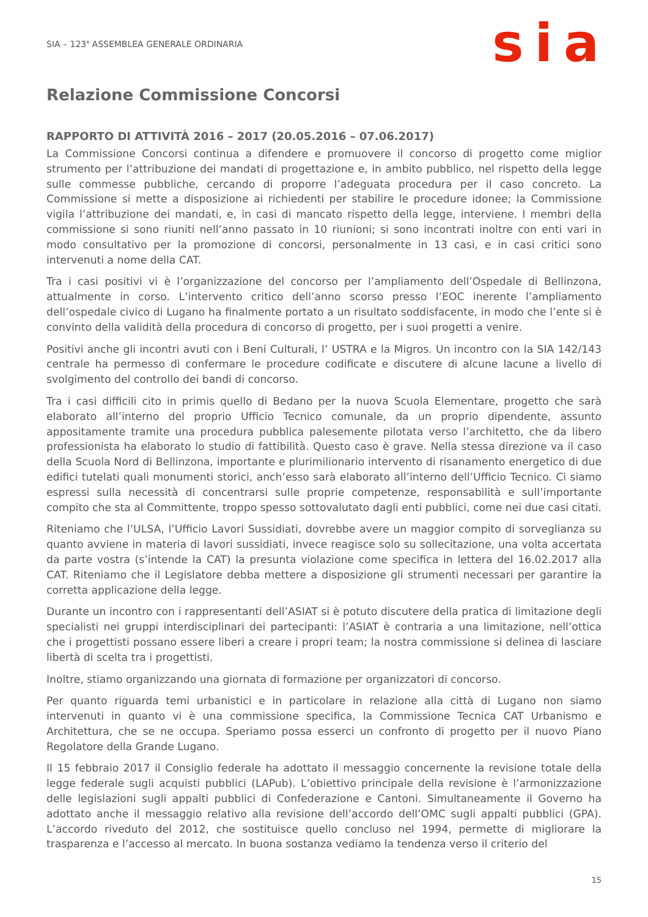SIA – 123<sup>a</sup> ASSEMBLEA GENERALE ORDINARIA
sia
Relazione Commissione Concorsi
RAPPORTO DI ATTIVITÀ 2016 – 2017 (20.05.2016 – 07.06.2017)
La Commissione Concorsi continua a difendere e promuovere il concorso di progetto come miglior strumento per l’attribuzione dei mandati di progettazione e, in ambito pubblico, nel rispetto della legge sulle commesse pubbliche, cercando di proporre l’adeguata procedura per il caso concreto. La Commissione si mette a disposizione ai richiedenti per stabilire le procedure idonee; la Commissione vigila l’attribuzione dei mandati, e, in casi di mancato rispetto della legge, interviene. I membri della commissione si sono riuniti nell’anno passato in 10 riunioni; si sono incontrati inoltre con enti vari in modo consultativo per la promozione di concorsi, personalmente in 13 casi, e in casi critici sono intervenuti a nome della CAT.
Tra i casi positivi vi è l’organizzazione del concorso per l’ampliamento dell’Ospedale di Bellinzona, attualmente in corso. L’intervento critico dell’anno scorso presso l’EOC inerente l’ampliamento dell’ospedale civico di Lugano ha finalmente portato a un risultato soddisfacente, in modo che l’ente si è convinto della validità della procedura di concorso di progetto, per i suoi progetti a venire.
Positivi anche gli incontri avuti con i Beni Culturali, l’ USTRA e la Migros. Un incontro con la SIA 142/143 centrale ha permesso di confermare le procedure codificate e discutere di alcune lacune a livello di svolgimento del controllo dei bandi di concorso.
Tra i casi difficili cito in primis quello di Bedano per la nuova Scuola Elementare, progetto che sarà elaborato all’interno del proprio Ufficio Tecnico comunale, da un proprio dipendente, assunto appositamente tramite una procedura pubblica palesemente pilotata verso l’architetto, che da libero professionista ha elaborato lo studio di fattibilità. Questo caso è grave. Nella stessa direzione va il caso della Scuola Nord di Bellinzona, importante e plurimilionario intervento di risanamento energetico di due edifici tutelati quali monumenti storici, anch’esso sarà elaborato all’interno dell’Ufficio Tecnico. Ci siamo espressi sulla necessità di concentrarsi sulle proprie competenze, responsabilità e sull’importante compito che sta al Committente, troppo spesso sottovalutato dagli enti pubblici, come nei due casi citati.
Riteniamo che l’ULSA, l’Ufficio Lavori Sussidiati, dovrebbe avere un maggior compito di sorveglianza su quanto avviene in materia di lavori sussidiati, invece reagisce solo su sollecitazione, una volta accertata da parte vostra (s’intende la CAT) la presunta violazione come specifica in lettera del 16.02.2017 alla CAT. Riteniamo che il Legislatore debba mettere a disposizione gli strumenti necessari per garantire la corretta applicazione della legge.
Durante un incontro con i rappresentanti dell’ASIAT si è potuto discutere della pratica di limitazione degli specialisti nei gruppi interdisciplinari dei partecipanti: l’ASIAT è contraria a una limitazione, nell’ottica che i progettisti possano essere liberi a creare i propri team; la nostra commissione si delinea di lasciare libertà di scelta tra i progettisti.
Inoltre, stiamo organizzando una giornata di formazione per organizzatori di concorso.
Per quanto riguarda temi urbanistici e in particolare in relazione alla città di Lugano non siamo intervenuti in quanto vi è una commissione specifica, la Commissione Tecnica CAT Urbanismo e Architettura, che se ne occupa. Speriamo possa esserci un confronto di progetto per il nuovo Piano Regolatore della Grande Lugano.
Il 15 febbraio 2017 il Consiglio federale ha adottato il messaggio concernente la revisione totale della legge federale sugli acquisti pubblici (LAPub). L’obiettivo principale della revisione è l’armonizzazione delle legislazioni sugli appalti pubblici di Confederazione e Cantoni. Simultaneamente il Governo ha adottato anche il messaggio relativo alla revisione dell’accordo dell’OMC sugli appalti pubblici (GPA). L’accordo riveduto del 2012, che sostituisce quello concluso nel 1994, permette di migliorare la trasparenza e l’accesso al mercato. In buona sostanza vediamo la tendenza verso il criterio del
15